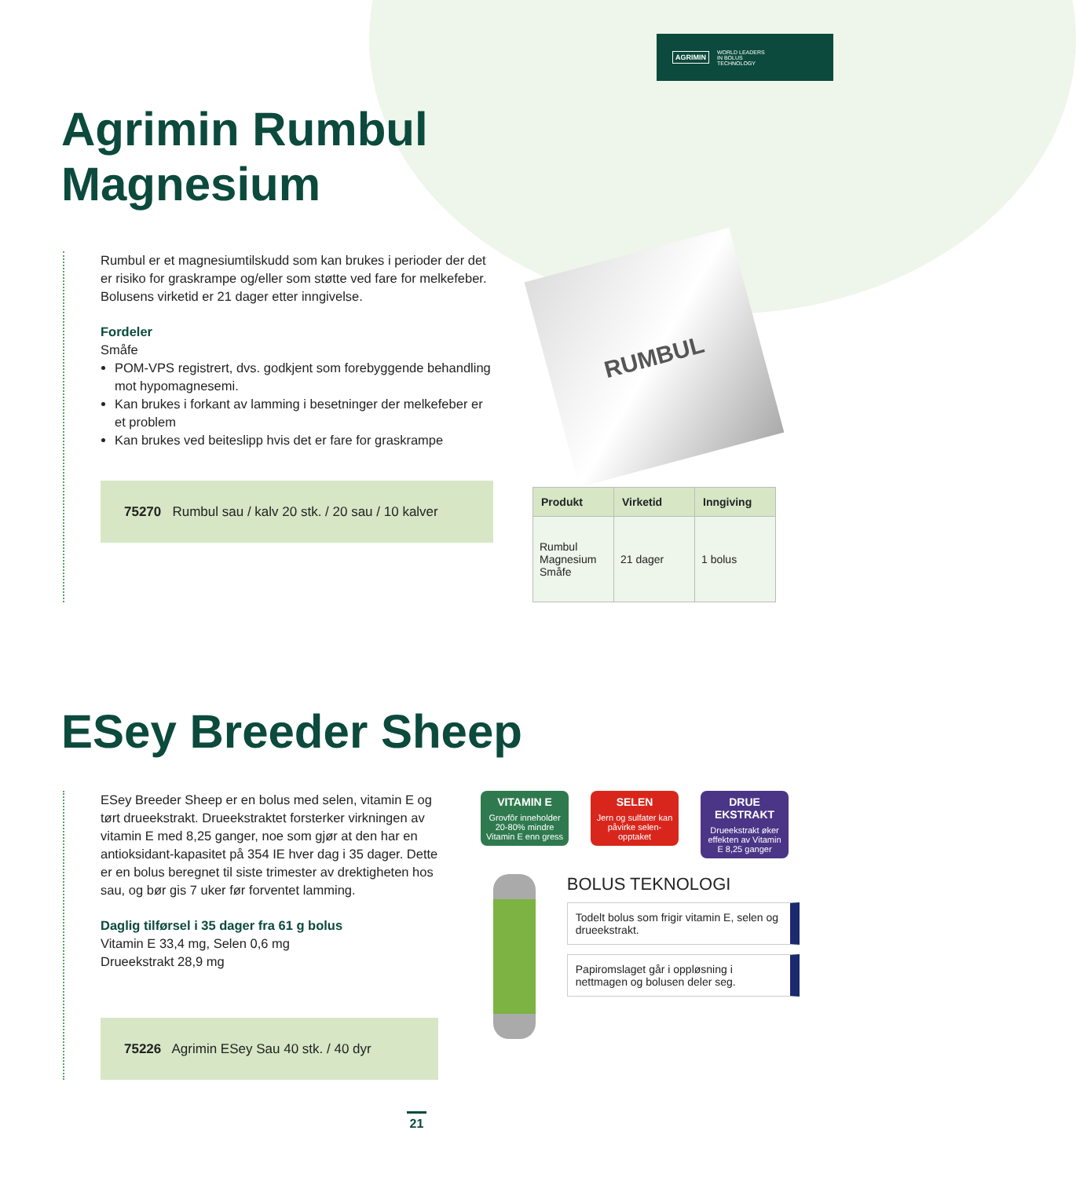AGRIMIN WORLD LEADERS
IN BOLUS
TECHNOLOGY
Agrimin Rumbul
Magnesium
Rumbul er et magnesiumtilskudd som kan brukes i perioder der det er risiko for graskrampe og/eller som støtte ved fare for melkefeber. Bolusens virketid er 21 dager etter inngivelse.
Fordeler
Småfe
POM-VPS registrert, dvs. godkjent som forebyggende behandling mot hypomagnesemi.
Kan brukes i forkant av lamming i besetninger der melkefeber er et problem
Kan brukes ved beiteslipp hvis det er fare for graskrampe
75270 Rumbul sau / kalv 20 stk. / 20 sau / 10 kalver
RUMBUL
| Produkt | Virketid | Inngiving |
| --- | --- | --- |
| Rumbul Magnesium Småfe | 21 dager | 1 bolus |
ESey Breeder Sheep
ESey Breeder Sheep er en bolus med selen, vitamin E og tørt drueekstrakt. Drueekstraktet forsterker virkningen av vitamin E med 8,25 ganger, noe som gjør at den har en antioksidant-kapasitet på 354 IE hver dag i 35 dager. Dette er en bolus beregnet til siste trimester av drektigheten hos sau, og bør gis 7 uker før forventet lamming.
Daglig tilførsel i 35 dager fra 61 g bolus
Vitamin E 33,4 mg, Selen 0,6 mg
Drueekstrakt 28,9 mg
75226 Agrimin ESey Sau 40 stk. / 40 dyr
VITAMIN E Grovfôr inneholder 20-80% mindre Vitamin E enn gress SELEN Jern og sulfater kan påvirke selen-opptaket DRUE EKSTRAKT Drueekstrakt øker effekten av Vitamin E 8,25 ganger
BOLUS TEKNOLOGI
Todelt bolus som frigir vitamin E, selen og drueekstrakt.
Papiromslaget går i oppløsning i nettmagen og bolusen deler seg.
21